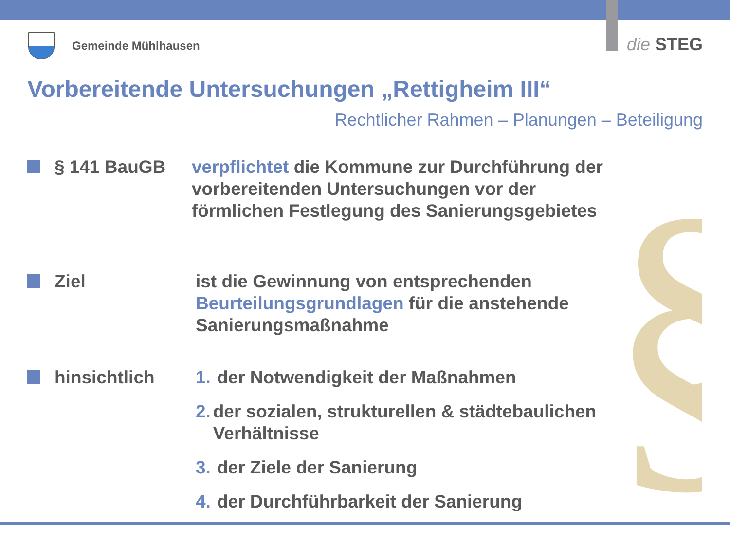§
Gemeinde Mühlhausen die STEG
Vorbereitende Untersuchungen „Rettigheim III“
Rechtlicher Rahmen – Planungen – Beteiligung
§ 141 BauGB verpflichtet die Kommune zur Durchführung der vorbereitenden Untersuchungen vor der förmlichen Festlegung des Sanierungsgebietes
Ziel ist die Gewinnung von entsprechenden Beurteilungsgrundlagen für die anstehende Sanierungsmaßnahme
hinsichtlich 1. der Notwendigkeit der Maßnahmen
2. der sozialen, strukturellen & städtebaulichen Verhältnisse
3. der Ziele der Sanierung
4. der Durchführbarkeit der Sanierung